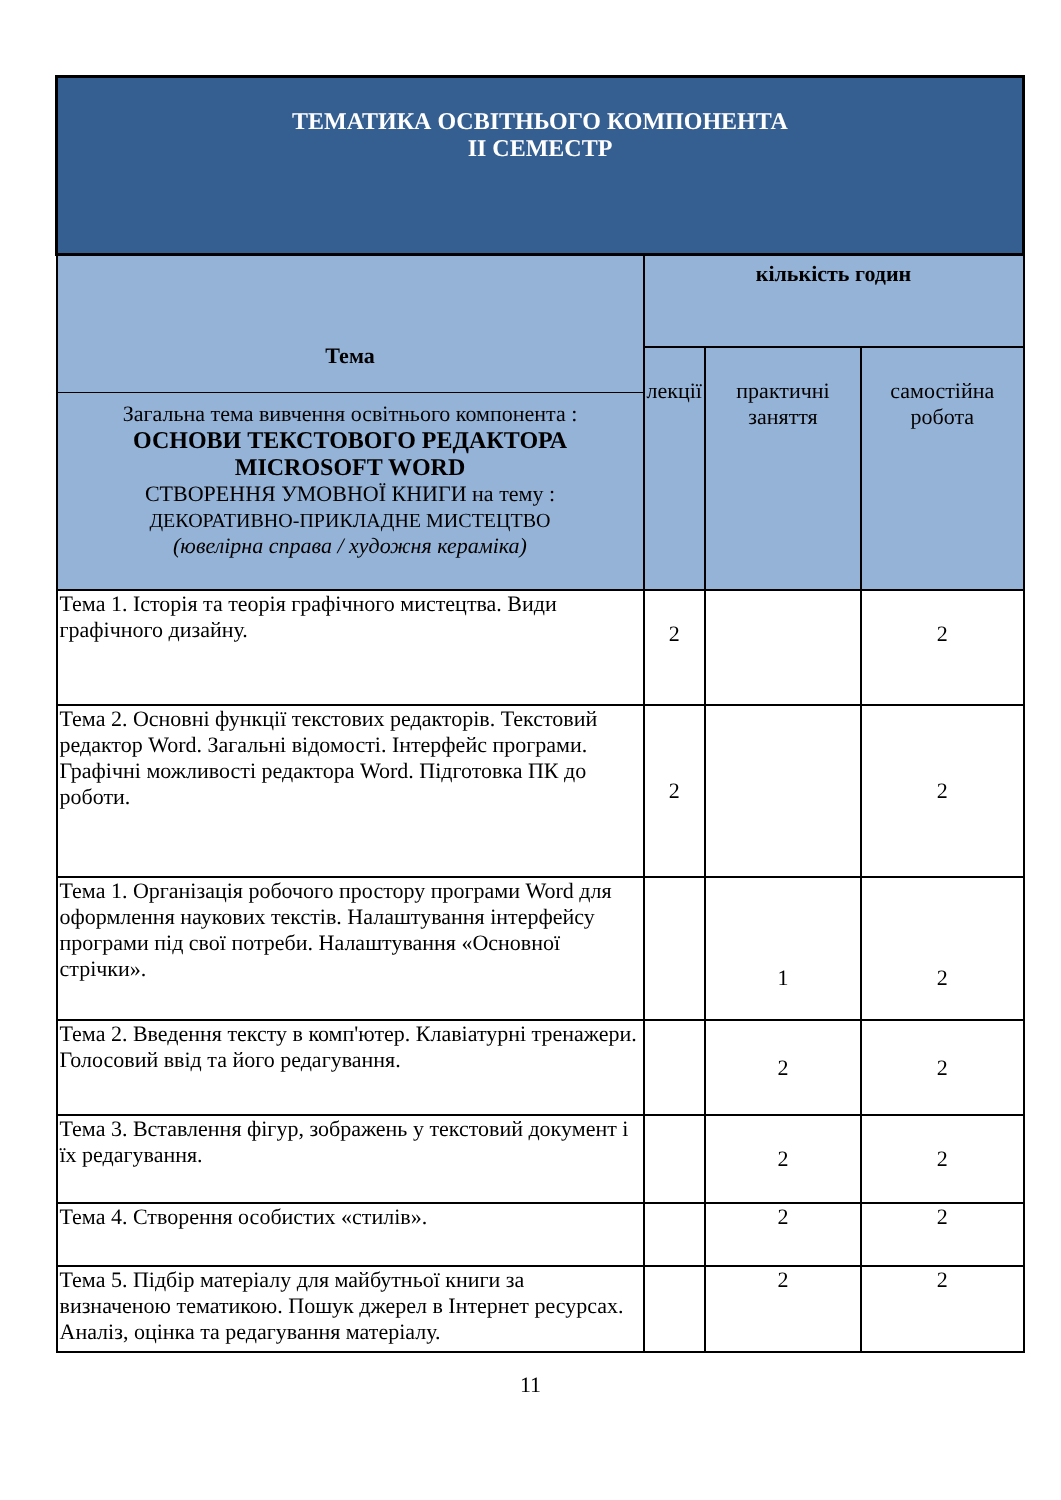| ТЕМАТИКА ОСВІТНЬОГО КОМПОНЕНТА ІІ СЕМЕСТР | | | |
| --- | --- | --- | --- |
| Тема Загальна тема вивчення освітнього компонента : ОСНОВИ ТЕКСТОВОГО РЕДАКТОРА MICROSOFT WORD СТВОРЕННЯ УМОВНОЇ КНИГИ на тему : ДЕКОРАТИВНО-ПРИКЛАДНЕ МИСТЕЦТВО (ювелірна справа / художня кераміка) | кількість годин | | |
| | лекції | практичні заняття | самостійна робота |
| Тема 1. Історія та теорія графічного мистецтва. Види графічного дизайну. | 2 | | 2 |
| Тема 2. Основні функції текстових редакторів. Текстовий редактор Word. Загальні відомості. Інтерфейс програми. Графічні можливості редактора Word. Підготовка ПК до роботи. | 2 | | 2 |
| Тема 1. Організація робочого простору програми Word для оформлення наукових текстів. Налаштування інтерфейсу програми під свої потреби. Налаштування «Основної стрічки». | | 1 | 2 |
| Тема 2. Введення тексту в комп'ютер. Клавіатурні тренажери. Голосовий ввід та його редагування. | | 2 | 2 |
| Тема 3. Вставлення фігур, зображень у текстовий документ і їх редагування. | | 2 | 2 |
| Тема 4. Створення особистих «стилів». | | 2 | 2 |
| Тема 5. Підбір матеріалу для майбутньої книги за визначеною тематикою. Пошук джерел в Інтернет ресурсах. Аналіз, оцінка та редагування матеріалу. | | 2 | 2 |
11